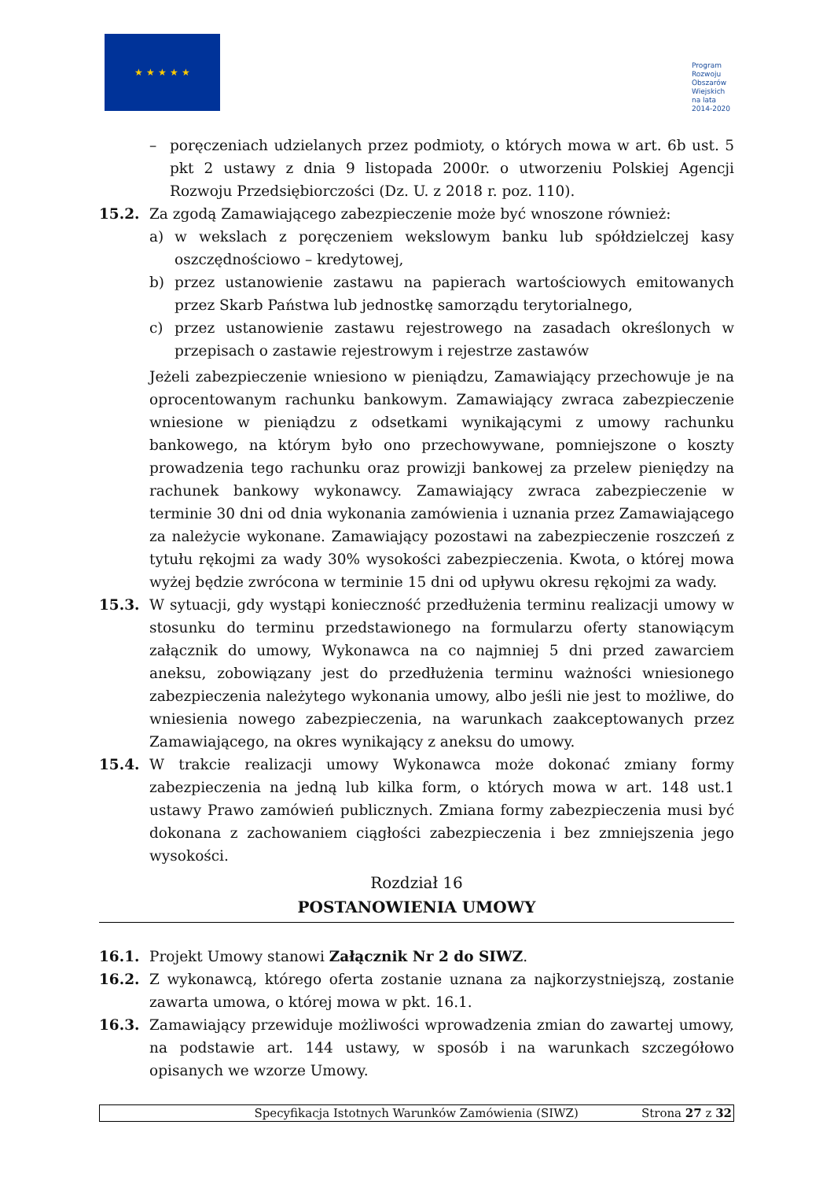★ ★ ★ ★ ★
Program
Rozwoju
Obszarów
Wiejskich
na lata 2014-2020
– poręczeniach udzielanych przez podmioty, o których mowa w art. 6b ust. 5 pkt 2 ustawy z dnia 9 listopada 2000r. o utworzeniu Polskiej Agencji Rozwoju Przedsiębiorczości (Dz. U. z 2018 r. poz. 110).
15.2. Za zgodą Zamawiającego zabezpieczenie może być wnoszone również:
a) w wekslach z poręczeniem wekslowym banku lub spółdzielczej kasy oszczędnościowo – kredytowej,
b) przez ustanowienie zastawu na papierach wartościowych emitowanych przez Skarb Państwa lub jednostkę samorządu terytorialnego,
c) przez ustanowienie zastawu rejestrowego na zasadach określonych w przepisach o zastawie rejestrowym i rejestrze zastawów
Jeżeli zabezpieczenie wniesiono w pieniądzu, Zamawiający przechowuje je na oprocentowanym rachunku bankowym. Zamawiający zwraca zabezpieczenie wniesione w pieniądzu z odsetkami wynikającymi z umowy rachunku bankowego, na którym było ono przechowywane, pomniejszone o koszty prowadzenia tego rachunku oraz prowizji bankowej za przelew pieniędzy na rachunek bankowy wykonawcy. Zamawiający zwraca zabezpieczenie w terminie 30 dni od dnia wykonania zamówienia i uznania przez Zamawiającego za należycie wykonane. Zamawiający pozostawi na zabezpieczenie roszczeń z tytułu rękojmi za wady 30% wysokości zabezpieczenia. Kwota, o której mowa wyżej będzie zwrócona w terminie 15 dni od upływu okresu rękojmi za wady.
15.3. W sytuacji, gdy wystąpi konieczność przedłużenia terminu realizacji umowy w stosunku do terminu przedstawionego na formularzu oferty stanowiącym załącznik do umowy, Wykonawca na co najmniej 5 dni przed zawarciem aneksu, zobowiązany jest do przedłużenia terminu ważności wniesionego zabezpieczenia należytego wykonania umowy, albo jeśli nie jest to możliwe, do wniesienia nowego zabezpieczenia, na warunkach zaakceptowanych przez Zamawiającego, na okres wynikający z aneksu do umowy.
15.4. W trakcie realizacji umowy Wykonawca może dokonać zmiany formy zabezpieczenia na jedną lub kilka form, o których mowa w art. 148 ust.1 ustawy Prawo zamówień publicznych. Zmiana formy zabezpieczenia musi być dokonana z zachowaniem ciągłości zabezpieczenia i bez zmniejszenia jego wysokości.
Rozdział 16
POSTANOWIENIA UMOWY
16.1. Projekt Umowy stanowi Załącznik Nr 2 do SIWZ.
16.2. Z wykonawcą, którego oferta zostanie uznana za najkorzystniejszą, zostanie zawarta umowa, o której mowa w pkt. 16.1.
16.3. Zamawiający przewiduje możliwości wprowadzenia zmian do zawartej umowy, na podstawie art. 144 ustawy, w sposób i na warunkach szczegółowo opisanych we wzorze Umowy.
Specyfikacja Istotnych Warunków Zamówienia (SIWZ) Strona 27 z 32